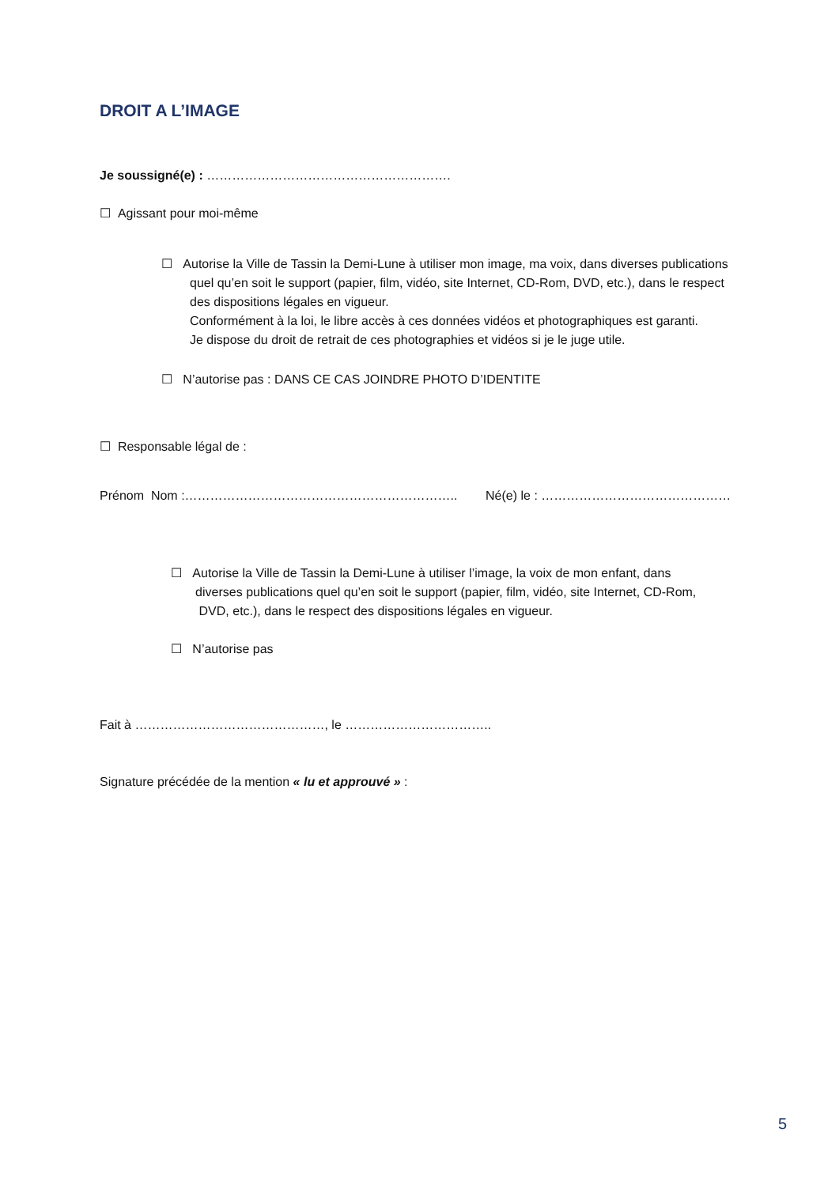DROIT A L’IMAGE
Je soussigné(e) : ………………………………………………….
☐ Agissant pour moi-même
☐ Autorise la Ville de Tassin la Demi-Lune à utiliser mon image, ma voix, dans diverses publications quel qu’en soit le support (papier, film, vidéo, site Internet, CD-Rom, DVD, etc.), dans le respect des dispositions légales en vigueur.
Conformément à la loi, le libre accès à ces données vidéos et photographiques est garanti.
Je dispose du droit de retrait de ces photographies et vidéos si je le juge utile.
☐ N’autorise pas : DANS CE CAS JOINDRE PHOTO D’IDENTITE
☐ Responsable légal de :
Prénom Nom :……………………………………………………….. Né(e) le : ………………………………………
☐ Autorise la Ville de Tassin la Demi-Lune à utiliser l’image, la voix de mon enfant, dans
diverses publications quel qu’en soit le support (papier, film, vidéo, site Internet, CD-Rom,
DVD, etc.), dans le respect des dispositions légales en vigueur.
☐ N’autorise pas
Fait à ………………………………………, le ……………………………..
Signature précédée de la mention « lu et approuvé » :
5